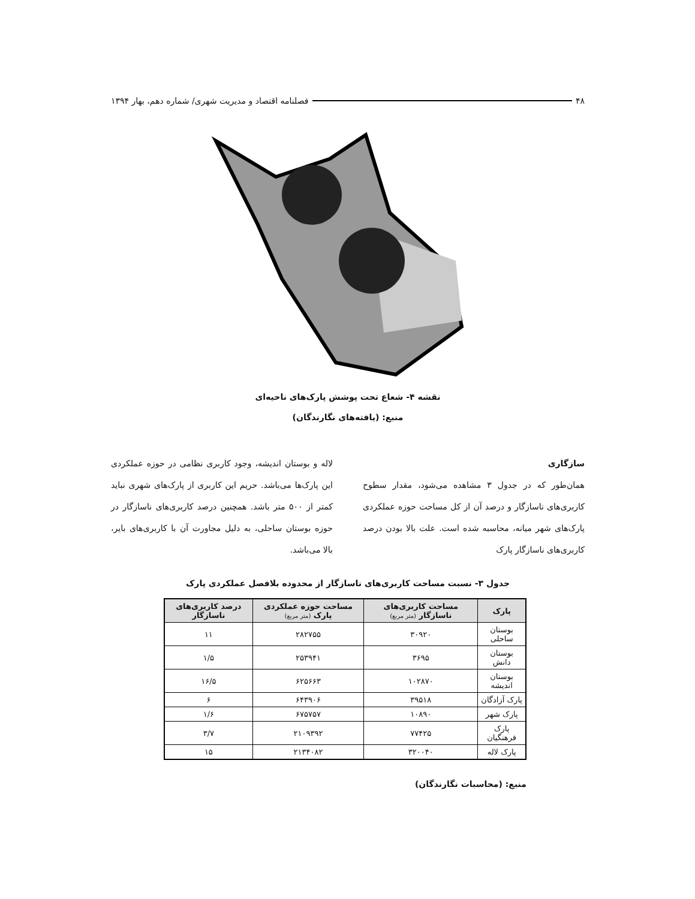۴۸ فصلنامه اقتصاد و مدیریت شهری/ شماره دهم، بهار ۱۳۹۴
نقشه ۴- شعاع تحت پوشش پارک‌های ناحیه‌ای
منبع: (یافته‌های نگارندگان)
سازگاری
همان‌طور که در جدول ۳ مشاهده می‌شود، مقدار سطوح کاربری‌های ناسازگار و درصد آن از کل مساحت حوزه عملکردی پارک‌های شهر میانه، محاسبه شده است. علت بالا بودن درصد کاربری‌های ناسازگار پارک
لاله و بوستان اندیشه، وجود کاربری نظامی در حوزه عملکردی این پارک‌ها می‌باشد. حریم این کاربری از پارک‌های شهری نباید کمتر از ۵۰۰ متر باشد. همچنین درصد کاربری‌های ناسازگار در حوزه بوستان ساحلی، به دلیل مجاورت آن با کاربری‌های بایر، بالا می‌باشد.
جدول ۳- نسبت مساحت کاربری‌های ناسازگار از محدوده بلافصل عملکردی پارک
| پارک | مساحت کاربری‌های ناسازگار (متر مربع) | مساحت حوزه عملکردی پارک (متر مربع) | درصد کاربری‌های ناسازگار |
| --- | --- | --- | --- |
| بوستان ساحلی | ۳۰۹۲۰ | ۲۸۲۷۵۵ | ۱۱ |
| بوستان دانش | ۳۶۹۵ | ۲۵۳۹۴۱ | ۱/۵ |
| بوستان اندیشه | ۱۰۲۸۷۰ | ۶۲۵۶۶۳ | ۱۶/۵ |
| پارک آزادگان | ۳۹۵۱۸ | ۶۴۳۹۰۶ | ۶ |
| پارک شهر | ۱۰۸۹۰ | ۶۷۵۷۵۷ | ۱/۶ |
| پارک فرهنگیان | ۷۷۴۲۵ | ۲۱۰۹۳۹۲ | ۳/۷ |
| پارک لاله | ۳۲۰۰۴۰ | ۲۱۳۴۰۸۲ | ۱۵ |
منبع: (محاسبات نگارندگان)